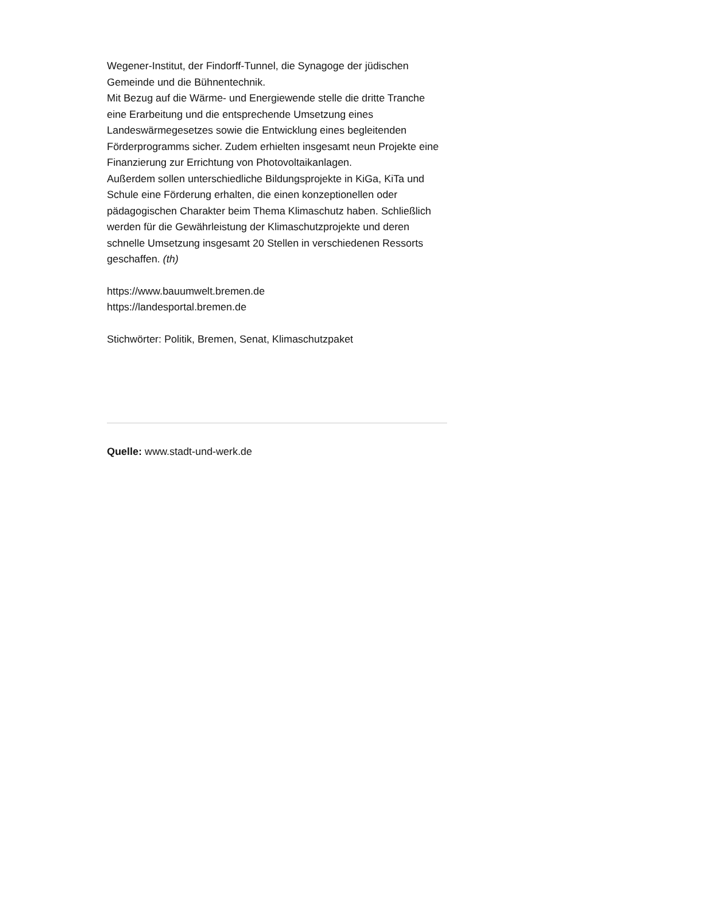Wegener-Institut, der Findorff-Tunnel, die Synagoge der jüdischen Gemeinde und die Bühnentechnik.
Mit Bezug auf die Wärme- und Energiewende stelle die dritte Tranche eine Erarbeitung und die entsprechende Umsetzung eines Landeswärmegesetzes sowie die Entwicklung eines begleitenden Förderprogramms sicher. Zudem erhielten insgesamt neun Projekte eine Finanzierung zur Errichtung von Photovoltaikanlagen.
Außerdem sollen unterschiedliche Bildungsprojekte in KiGa, KiTa und Schule eine Förderung erhalten, die einen konzeptionellen oder pädagogischen Charakter beim Thema Klimaschutz haben. Schließlich werden für die Gewährleistung der Klimaschutzprojekte und deren schnelle Umsetzung insgesamt 20 Stellen in verschiedenen Ressorts geschaffen. (th)
https://www.bauumwelt.bremen.de
https://landesportal.bremen.de
Stichwörter: Politik, Bremen, Senat, Klimaschutzpaket
Quelle: www.stadt-und-werk.de